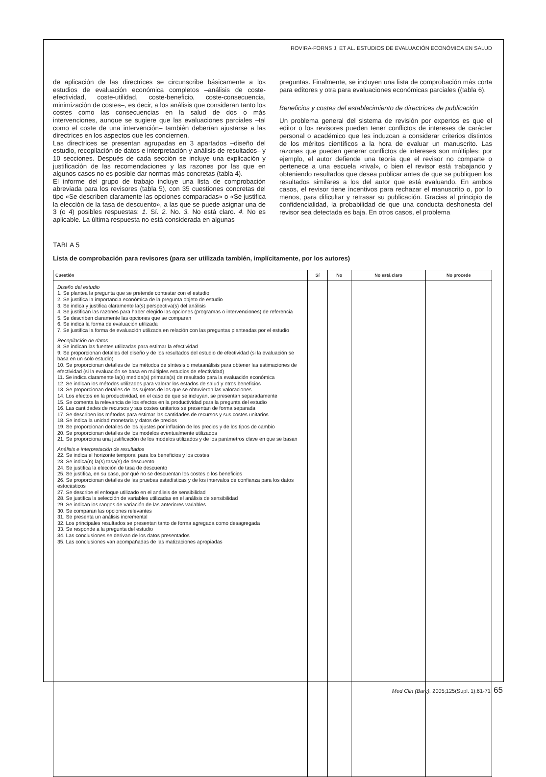ROVIRA-FORNS J, ET AL. ESTUDIOS DE EVALUACIÓN ECONÓMICA EN SALUD
de aplicación de las directrices se circunscribe básicamente a los estudios de evaluación económica completos –análisis de coste-efectividad, coste-utilidad, coste-beneficio, coste-consecuencia, minimización de costes–, es decir, a los análisis que consideran tanto los costes como las consecuencias en la salud de dos o más intervenciones, aunque se sugiere que las evaluaciones parciales –tal como el coste de una intervención– también deberían ajustarse a las directrices en los aspectos que les conciernen.
Las directrices se presentan agrupadas en 3 apartados –diseño del estudio, recopilación de datos e interpretación y análisis de resultados– y 10 secciones. Después de cada sección se incluye una explicación y justificación de las recomendaciones y las razones por las que en algunos casos no es posible dar normas más concretas (tabla 4).
El informe del grupo de trabajo incluye una lista de comprobación abreviada para los revisores (tabla 5), con 35 cuestiones concretas del tipo «Se describen claramente las opciones comparadas» o «Se justifica la elección de la tasa de descuento», a las que se puede asignar una de 3 (o 4) posibles respuestas: 1. Sí. 2. No. 3. No está claro. 4. No es aplicable. La última respuesta no está considerada en algunas
preguntas. Finalmente, se incluyen una lista de comprobación más corta para editores y otra para evaluaciones económicas parciales ((tabla 6).
Beneficios y costes del establecimiento de directrices de publicación
Un problema general del sistema de revisión por expertos es que el editor o los revisores pueden tener conflictos de intereses de carácter personal o académico que les induzcan a considerar criterios distintos de los méritos científicos a la hora de evaluar un manuscrito. Las razones que pueden generar conflictos de intereses son múltiples: por ejemplo, el autor defiende una teoría que el revisor no comparte o pertenece a una escuela «rival», o bien el revisor está trabajando y obteniendo resultados que desea publicar antes de que se publiquen los resultados similares a los del autor que está evaluando. En ambos casos, el revisor tiene incentivos para rechazar el manuscrito o, por lo menos, para dificultar y retrasar su publicación. Gracias al principio de confidencialidad, la probabilidad de que una conducta deshonesta del revisor sea detectada es baja. En otros casos, el problema
TABLA 5
Lista de comprobación para revisores (para ser utilizada también, implícitamente, por los autores)
| Cuestión | Sí | No | No está claro | No procede |
| --- | --- | --- | --- | --- |
| Diseño del estudio 1. Se plantea la pregunta que se pretende contestar con el estudio 2. Se justifica la importancia económica de la pregunta objeto de estudio 3. Se indica y justifica claramente la(s) perspectiva(s) del análisis 4. Se justifican las razones para haber elegido las opciones (programas o intervenciones) de referencia 5. Se describen claramente las opciones que se comparan 6. Se indica la forma de evaluación utilizada 7. Se justifica la forma de evaluación utilizada en relación con las preguntas planteadas por el estudio Recopilación de datos 8. Se indican las fuentes utilizadas para estimar la efectividad 9. Se proporcionan detalles del diseño y de los resultados del estudio de efectividad (si la evaluación se basa en un solo estudio) 10. Se proporcionan detalles de los métodos de síntesis o metaanálisis para obtener las estimaciones de efectividad (si la evaluación se basa en múltiples estudios de efectividad) 11. Se indica claramente la(s) medida(s) primaria(s) de resultado para la evaluación económica 12. Se indican los métodos utilizados para valorar los estados de salud y otros beneficios 13. Se proporcionan detalles de los sujetos de los que se obtuvieron las valoraciones 14. Los efectos en la productividad, en el caso de que se incluyan, se presentan separadamente 15. Se comenta la relevancia de los efectos en la productividad para la pregunta del estudio 16. Las cantidades de recursos y sus costes unitarios se presentan de forma separada 17. Se describen los métodos para estimar las cantidades de recursos y sus costes unitarios 18. Se indica la unidad monetaria y datos de precios 19. Se proporcionan detalles de los ajustes por inflación de los precios y de los tipos de cambio 20. Se proporcionan detalles de los modelos eventualmente utilizados 21. Se proporciona una justificación de los modelos utilizados y de los parámetros clave en que se basan Análisis e interpretación de resultados 22. Se indica el horizonte temporal para los beneficios y los costes 23. Se indica(n) la(s) tasa(s) de descuento 24. Se justifica la elección de tasa de descuento 25. Se justifica, en su caso, por qué no se descuentan los costes o los beneficios 26. Se proporcionan detalles de las pruebas estadísticas y de los intervalos de confianza para los datos estocásticos 27. Se describe el enfoque utilizado en el análisis de sensibilidad 28. Se justifica la selección de variables utilizadas en el análisis de sensibilidad 29. Se indican los rangos de variación de las anteriores variables 30. Se comparan las opciones relevantes 31. Se presenta un análisis incremental 32. Los principales resultados se presentan tanto de forma agregada como desagregada 33. Se responde a la pregunta del estudio 34. Las conclusiones se derivan de los datos presentados 35. Las conclusiones van acompañadas de las matizaciones apropiadas | | | | |
Med Clin (Barc). 2005;125(Supl. 1):61-71 65